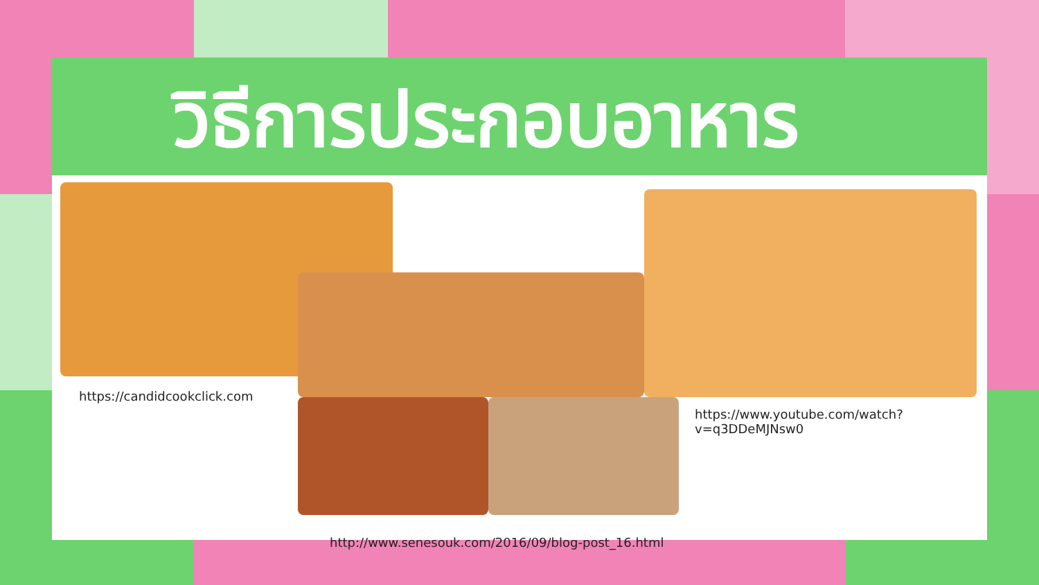วิธีการประกอบอาหาร
https://candidcookclick.com
https://www.youtube.com/watch?v=q3DDeMJNsw0
http://www.senesouk.com/2016/09/blog-post_16.html